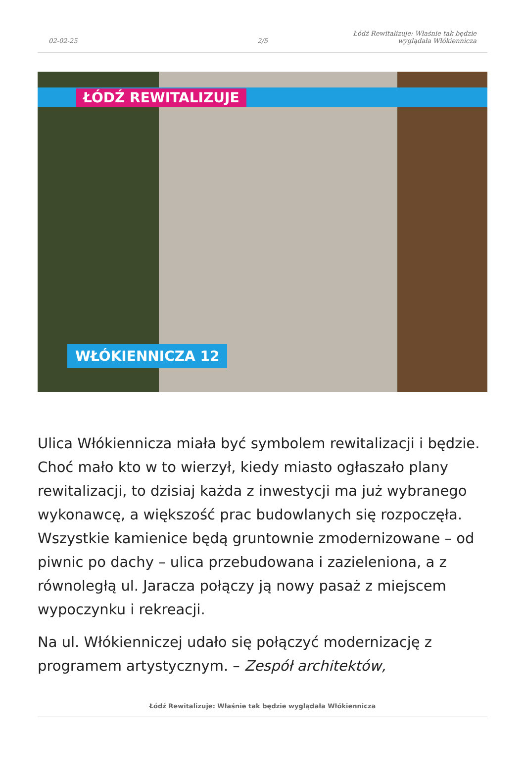02-02-25
2/5
Łódź Rewitalizuje: Właśnie tak będzie
wyglądała Włókiennicza
ŁÓDŹ REWITALIZUJE
WŁÓKIENNICZA 12
Ulica Włókiennicza miała być symbolem rewitalizacji i będzie. Choć mało kto w to wierzył, kiedy miasto ogłaszało plany rewitalizacji, to dzisiaj każda z inwestycji ma już wybranego wykonawcę, a większość prac budowlanych się rozpoczęła. Wszystkie kamienice będą gruntownie zmodernizowane – od piwnic po dachy – ulica przebudowana i zazieleniona, a z równoległą ul. Jaracza połączy ją nowy pasaż z miejscem wypoczynku i rekreacji.
Na ul. Włókienniczej udało się połączyć modernizację z programem artystycznym. – Zespół architektów,
Łódź Rewitalizuje: Właśnie tak będzie wyglądała Włókiennicza